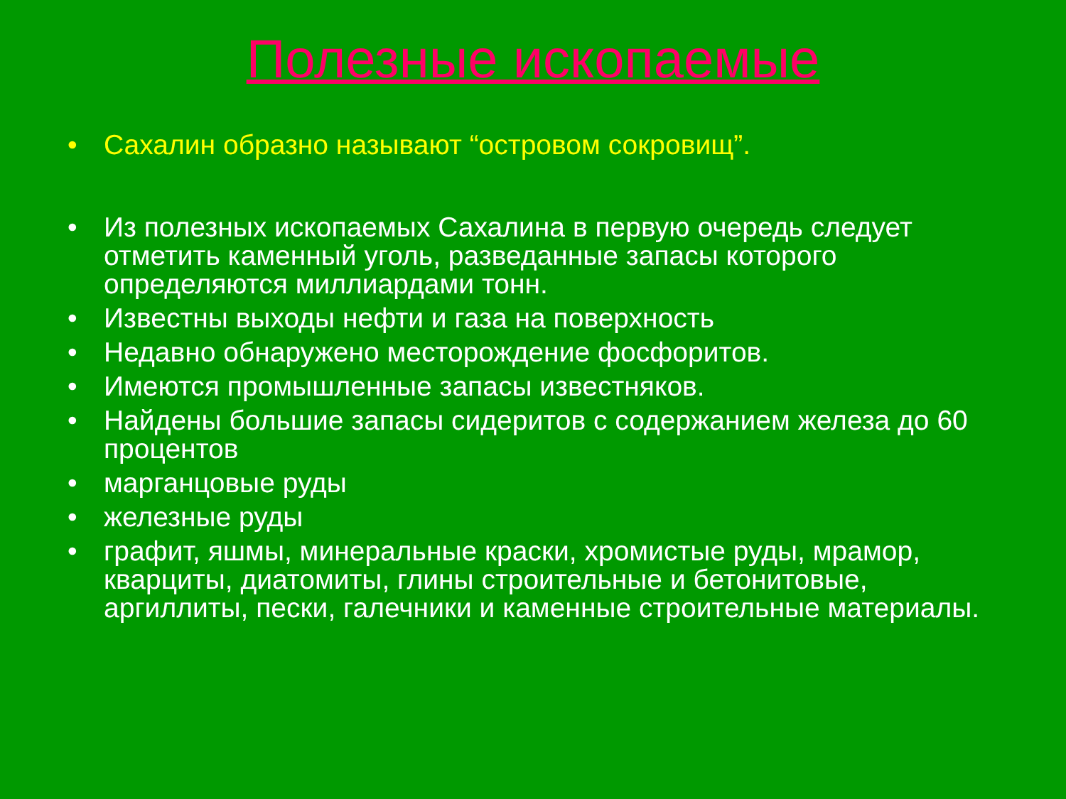Полезные ископаемые
• Сахалин образно называют “островом сокровищ”.
• Из полезных ископаемых Сахалина в первую очередь следует отметить каменный уголь, разведанные запасы которого определяются миллиардами тонн.
• Известны выходы нефти и газа на поверхность
• Недавно обнаружено месторождение фосфоритов.
• Имеются промышленные запасы известняков.
• Найдены большие запасы сидеритов с содержанием железа до 60 процентов
• марганцовые руды
• железные руды
• графит, яшмы, минеральные краски, хромистые руды, мрамор, кварциты, диатомиты, глины строительные и бетонитовые, аргиллиты, пески, галечники и каменные строительные материалы.